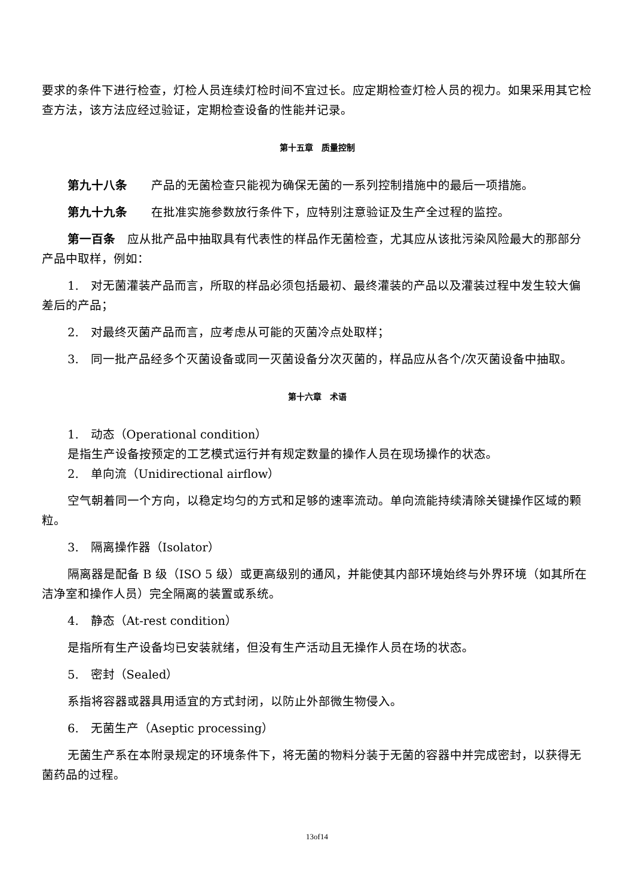要求的条件下进行检查，灯检人员连续灯检时间不宜过长。应定期检查灯检人员的视力。如果采用其它检查方法，该方法应经过验证，定期检查设备的性能并记录。
第十五章　质量控制
第九十八条　　产品的无菌检查只能视为确保无菌的一系列控制措施中的最后一项措施。
第九十九条　　在批准实施参数放行条件下，应特别注意验证及生产全过程的监控。
第一百条　应从批产品中抽取具有代表性的样品作无菌检查，尤其应从该批污染风险最大的那部分产品中取样，例如：
1.　对无菌灌装产品而言，所取的样品必须包括最初、最终灌装的产品以及灌装过程中发生较大偏差后的产品；
2.　对最终灭菌产品而言，应考虑从可能的灭菌冷点处取样；
3.　同一批产品经多个灭菌设备或同一灭菌设备分次灭菌的，样品应从各个/次灭菌设备中抽取。
第十六章　术语
1.　动态（Operational condition）
是指生产设备按预定的工艺模式运行并有规定数量的操作人员在现场操作的状态。
2.　单向流（Unidirectional airflow）
空气朝着同一个方向，以稳定均匀的方式和足够的速率流动。单向流能持续清除关键操作区域的颗粒。
3.　隔离操作器（Isolator）
隔离器是配备 B 级（ISO 5 级）或更高级别的通风，并能使其内部环境始终与外界环境（如其所在洁净室和操作人员）完全隔离的装置或系统。
4.　静态（At-rest condition）
是指所有生产设备均已安装就绪，但没有生产活动且无操作人员在场的状态。
5.　密封（Sealed）
系指将容器或器具用适宜的方式封闭，以防止外部微生物侵入。
6.　无菌生产（Aseptic processing）
无菌生产系在本附录规定的环境条件下，将无菌的物料分装于无菌的容器中并完成密封，以获得无菌药品的过程。
13of14